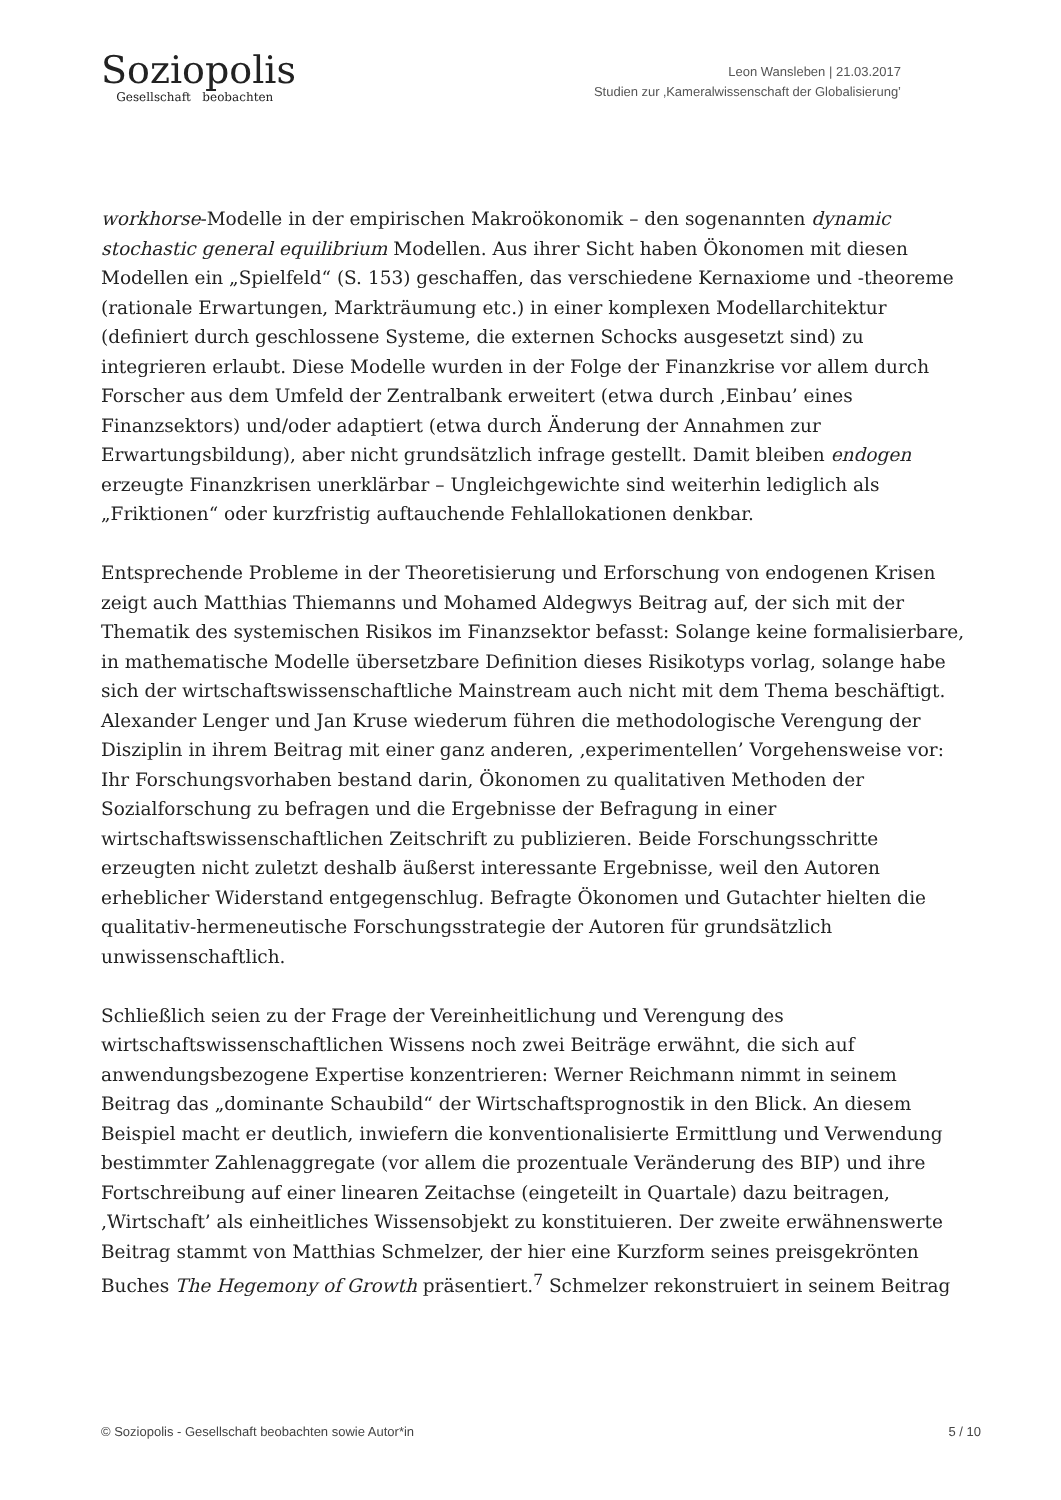Soziopolis
Gesellschaft beobachten
Leon Wansleben | 21.03.2017
Studien zur ‚Kameralwissenschaft der Globalisierung’
workhorse-Modelle in der empirischen Makroökonomik – den sogenannten dynamic stochastic general equilibrium Modellen. Aus ihrer Sicht haben Ökonomen mit diesen Modellen ein „Spielfeld“ (S. 153) geschaffen, das verschiedene Kernaxiome und -theoreme (rationale Erwartungen, Markträumung etc.) in einer komplexen Modellarchitektur (definiert durch geschlossene Systeme, die externen Schocks ausgesetzt sind) zu integrieren erlaubt. Diese Modelle wurden in der Folge der Finanzkrise vor allem durch Forscher aus dem Umfeld der Zentralbank erweitert (etwa durch ‚Einbau’ eines Finanzsektors) und/oder adaptiert (etwa durch Änderung der Annahmen zur Erwartungsbildung), aber nicht grundsätzlich infrage gestellt. Damit bleiben endogen erzeugte Finanzkrisen unerklärbar – Ungleichgewichte sind weiterhin lediglich als „Friktionen“ oder kurzfristig auftauchende Fehlallokationen denkbar.
Entsprechende Probleme in der Theoretisierung und Erforschung von endogenen Krisen zeigt auch Matthias Thiemanns und Mohamed Aldegwys Beitrag auf, der sich mit der Thematik des systemischen Risikos im Finanzsektor befasst: Solange keine formalisierbare, in mathematische Modelle übersetzbare Definition dieses Risikotyps vorlag, solange habe sich der wirtschaftswissenschaftliche Mainstream auch nicht mit dem Thema beschäftigt. Alexander Lenger und Jan Kruse wiederum führen die methodologische Verengung der Disziplin in ihrem Beitrag mit einer ganz anderen, ‚experimentellen’ Vorgehensweise vor: Ihr Forschungsvorhaben bestand darin, Ökonomen zu qualitativen Methoden der Sozialforschung zu befragen und die Ergebnisse der Befragung in einer wirtschaftswissenschaftlichen Zeitschrift zu publizieren. Beide Forschungsschritte erzeugten nicht zuletzt deshalb äußerst interessante Ergebnisse, weil den Autoren erheblicher Widerstand entgegenschlug. Befragte Ökonomen und Gutachter hielten die qualitativ-hermeneutische Forschungsstrategie der Autoren für grundsätzlich unwissenschaftlich.
Schließlich seien zu der Frage der Vereinheitlichung und Verengung des wirtschaftswissenschaftlichen Wissens noch zwei Beiträge erwähnt, die sich auf anwendungsbezogene Expertise konzentrieren: Werner Reichmann nimmt in seinem Beitrag das „dominante Schaubild“ der Wirtschaftsprognostik in den Blick. An diesem Beispiel macht er deutlich, inwiefern die konventionalisierte Ermittlung und Verwendung bestimmter Zahlenaggregate (vor allem die prozentuale Veränderung des BIP) und ihre Fortschreibung auf einer linearen Zeitachse (eingeteilt in Quartale) dazu beitragen, ‚Wirtschaft’ als einheitliches Wissensobjekt zu konstituieren. Der zweite erwähnenswerte Beitrag stammt von Matthias Schmelzer, der hier eine Kurzform seines preisgekrönten Buches The Hegemony of Growth präsentiert.<sup>7</sup> Schmelzer rekonstruiert in seinem Beitrag
© Soziopolis - Gesellschaft beobachten sowie Autor*in 5 / 10